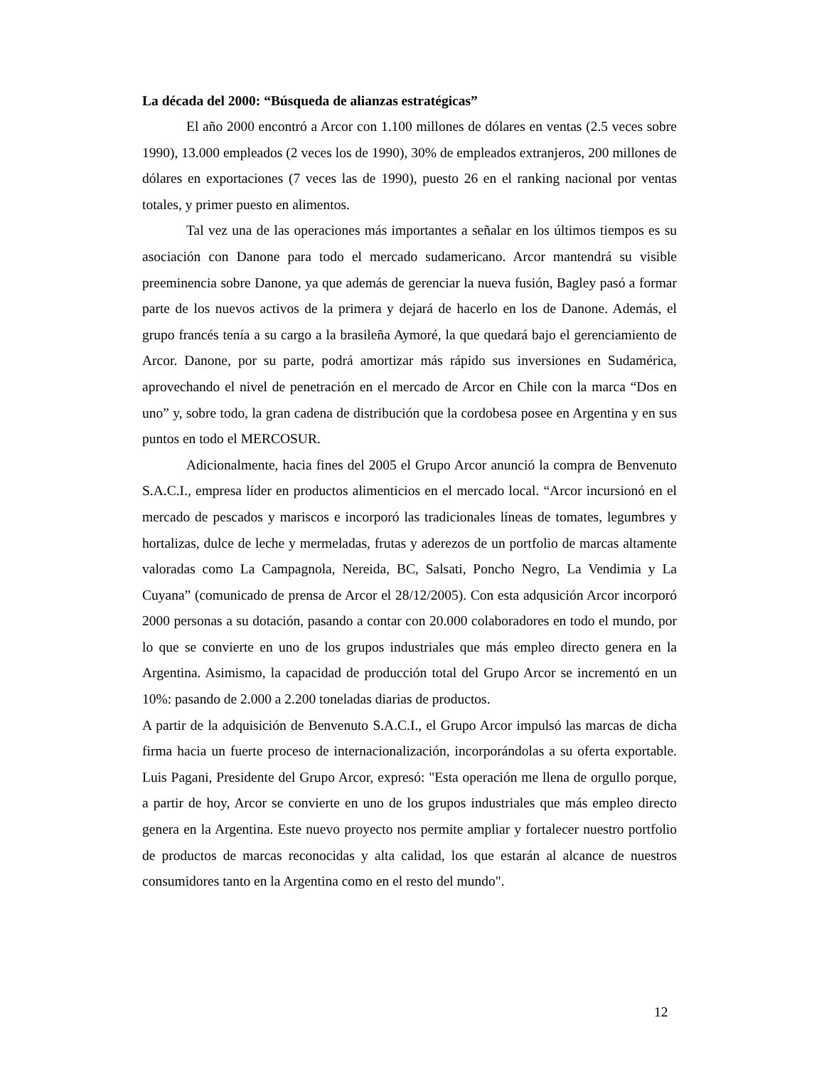La década del 2000: “Búsqueda de alianzas estratégicas”
El año 2000 encontró a Arcor con 1.100 millones de dólares en ventas (2.5 veces sobre 1990), 13.000 empleados (2 veces los de 1990), 30% de empleados extranjeros, 200 millones de dólares en exportaciones (7 veces las de 1990), puesto 26 en el ranking nacional por ventas totales, y primer puesto en alimentos.
Tal vez una de las operaciones más importantes a señalar en los últimos tiempos es su asociación con Danone para todo el mercado sudamericano. Arcor mantendrá su visible preeminencia sobre Danone, ya que además de gerenciar la nueva fusión, Bagley pasó a formar parte de los nuevos activos de la primera y dejará de hacerlo en los de Danone. Además, el grupo francés tenía a su cargo a la brasileña Aymoré, la que quedará bajo el gerenciamiento de Arcor. Danone, por su parte, podrá amortizar más rápido sus inversiones en Sudamérica, aprovechando el nivel de penetración en el mercado de Arcor en Chile con la marca “Dos en uno” y, sobre todo, la gran cadena de distribución que la cordobesa posee en Argentina y en sus puntos en todo el MERCOSUR.
Adicionalmente, hacia fines del 2005 el Grupo Arcor anunció la compra de Benvenuto S.A.C.I., empresa líder en productos alimenticios en el mercado local. “Arcor incursionó en el mercado de pescados y mariscos e incorporó las tradicionales líneas de tomates, legumbres y hortalizas, dulce de leche y mermeladas, frutas y aderezos de un portfolio de marcas altamente valoradas como La Campagnola, Nereida, BC, Salsati, Poncho Negro, La Vendimia y La Cuyana” (comunicado de prensa de Arcor el 28/12/2005). Con esta adqusición Arcor incorporó 2000 personas a su dotación, pasando a contar con 20.000 colaboradores en todo el mundo, por lo que se convierte en uno de los grupos industriales que más empleo directo genera en la Argentina. Asimismo, la capacidad de producción total del Grupo Arcor se incrementó en un 10%: pasando de 2.000 a 2.200 toneladas diarias de productos.
A partir de la adquisición de Benvenuto S.A.C.I., el Grupo Arcor impulsó las marcas de dicha firma hacia un fuerte proceso de internacionalización, incorporándolas a su oferta exportable. Luis Pagani, Presidente del Grupo Arcor, expresó: "Esta operación me llena de orgullo porque, a partir de hoy, Arcor se convierte en uno de los grupos industriales que más empleo directo genera en la Argentina. Este nuevo proyecto nos permite ampliar y fortalecer nuestro portfolio de productos de marcas reconocidas y alta calidad, los que estarán al alcance de nuestros consumidores tanto en la Argentina como en el resto del mundo".
12